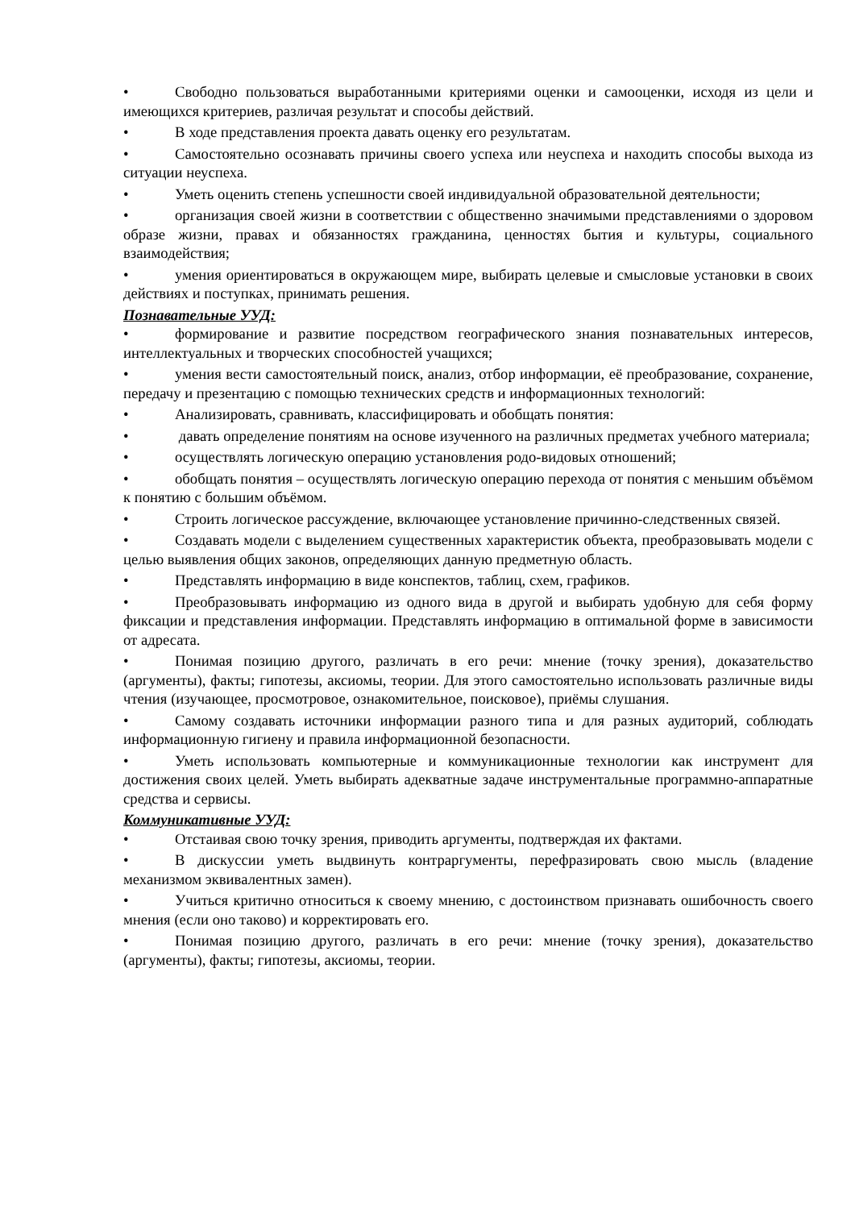• Свободно пользоваться выработанными критериями оценки и самооценки, исходя из цели и имеющихся критериев, различая результат и способы действий.
• В ходе представления проекта давать оценку его результатам.
• Самостоятельно осознавать причины своего успеха или неуспеха и находить способы выхода из ситуации неуспеха.
• Уметь оценить степень успешности своей индивидуальной образовательной деятельности;
• организация своей жизни в соответствии с общественно значимыми представлениями о здоровом образе жизни, правах и обязанностях гражданина, ценностях бытия и культуры, социального взаимодействия;
• умения ориентироваться в окружающем мире, выбирать целевые и смысловые установки в своих действиях и поступках, принимать решения.
Познавательные УУД:
• формирование и развитие посредством географического знания познавательных интересов, интеллектуальных и творческих способностей учащихся;
• умения вести самостоятельный поиск, анализ, отбор информации, её преобразование, сохранение, передачу и презентацию с помощью технических средств и информационных технологий:
• Анализировать, сравнивать, классифицировать и обобщать понятия:
• давать определение понятиям на основе изученного на различных предметах учебного материала;
• осуществлять логическую операцию установления родо-видовых отношений;
• обобщать понятия – осуществлять логическую операцию перехода от понятия с меньшим объёмом к понятию с большим объёмом.
• Строить логическое рассуждение, включающее установление причинно-следственных связей.
• Создавать модели с выделением существенных характеристик объекта, преобразовывать модели с целью выявления общих законов, определяющих данную предметную область.
• Представлять информацию в виде конспектов, таблиц, схем, графиков.
• Преобразовывать информацию из одного вида в другой и выбирать удобную для себя форму фиксации и представления информации. Представлять информацию в оптимальной форме в зависимости от адресата.
• Понимая позицию другого, различать в его речи: мнение (точку зрения), доказательство (аргументы), факты; гипотезы, аксиомы, теории. Для этого самостоятельно использовать различные виды чтения (изучающее, просмотровое, ознакомительное, поисковое), приёмы слушания.
• Самому создавать источники информации разного типа и для разных аудиторий, соблюдать информационную гигиену и правила информационной безопасности.
• Уметь использовать компьютерные и коммуникационные технологии как инструмент для достижения своих целей. Уметь выбирать адекватные задаче инструментальные программно-аппаратные средства и сервисы.
Коммуникативные УУД:
• Отстаивая свою точку зрения, приводить аргументы, подтверждая их фактами.
• В дискуссии уметь выдвинуть контраргументы, перефразировать свою мысль (владение механизмом эквивалентных замен).
• Учиться критично относиться к своему мнению, с достоинством признавать ошибочность своего мнения (если оно таково) и корректировать его.
• Понимая позицию другого, различать в его речи: мнение (точку зрения), доказательство (аргументы), факты; гипотезы, аксиомы, теории.